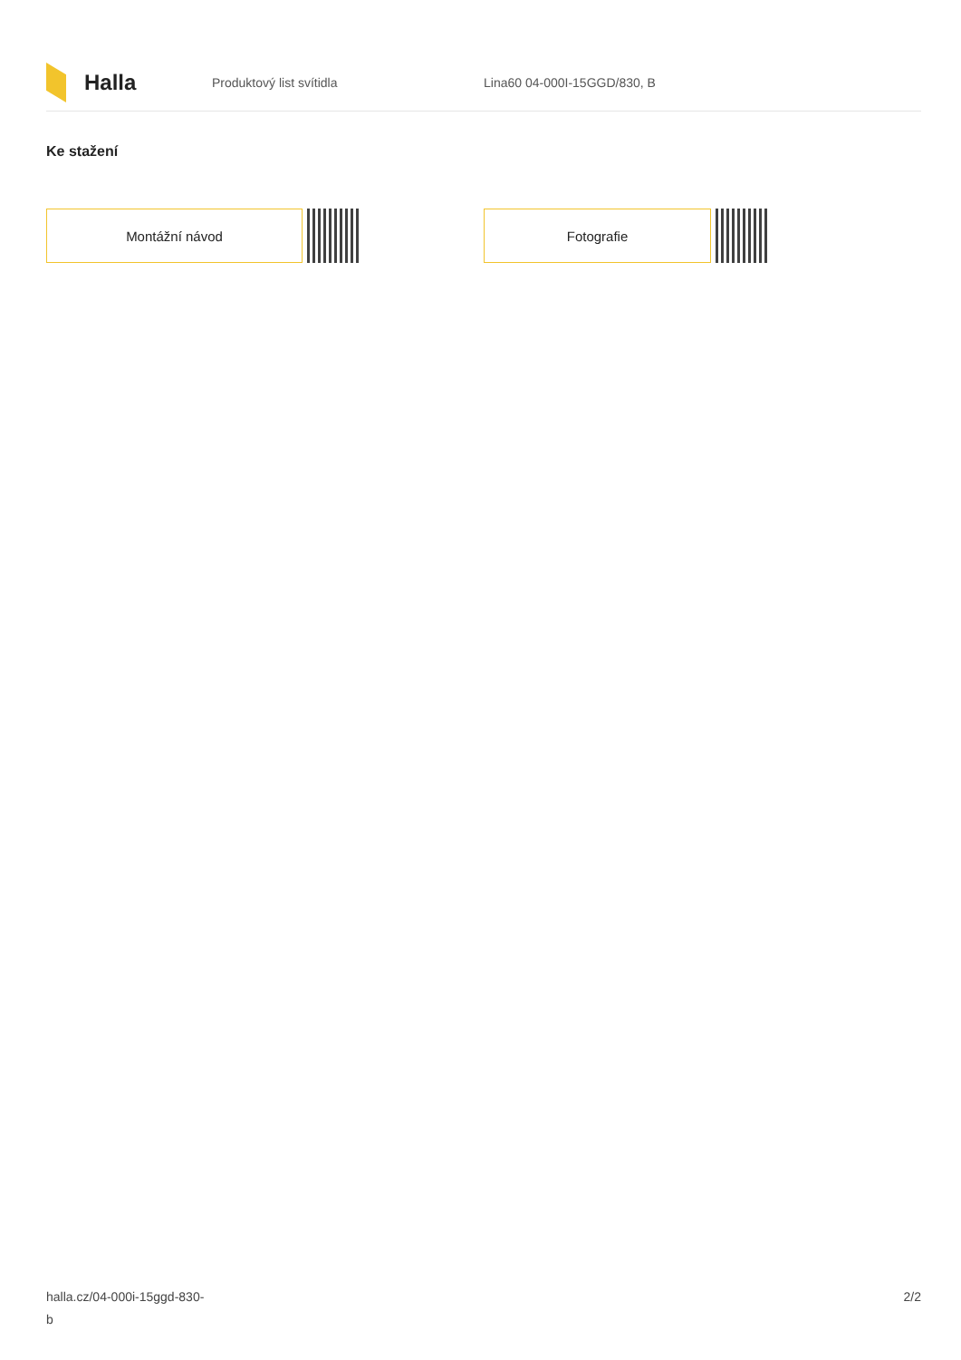Halla
Produktový list svítidla Lina60 04-000I-15GGD/830, B
Ke stažení
Montážní návod Fotografie
halla.cz/04-000i-15ggd-830-
b
2/2